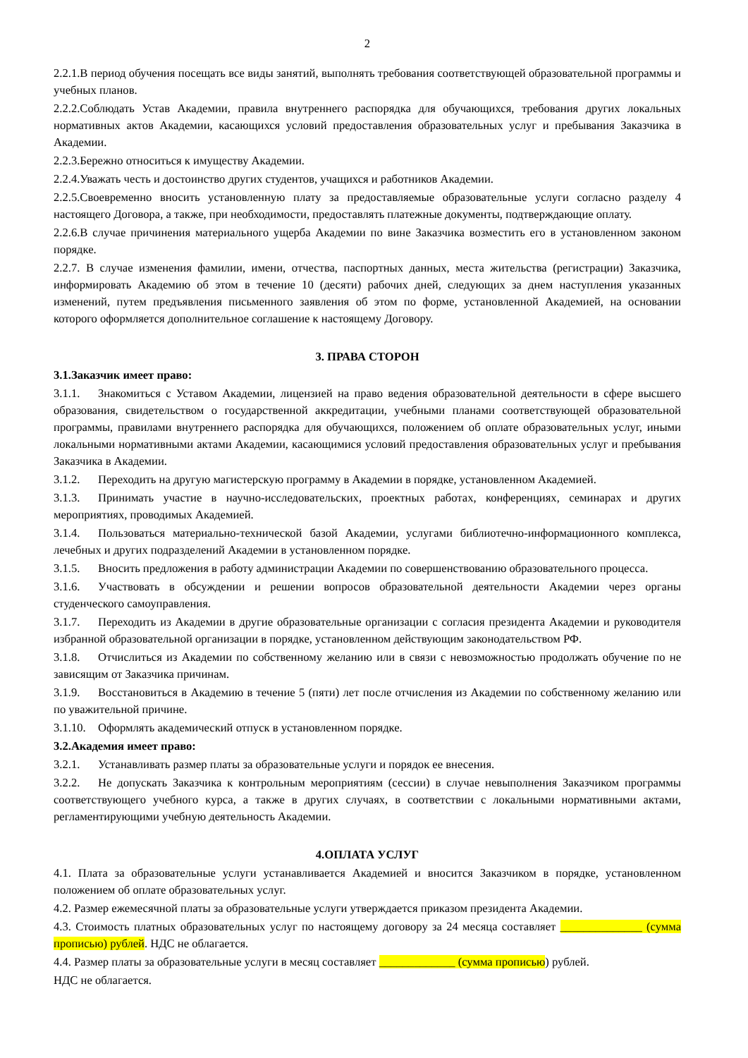2
2.2.1.В период обучения посещать все виды занятий, выполнять требования соответствующей образовательной программы и учебных планов.
2.2.2.Соблюдать Устав Академии, правила внутреннего распорядка для обучающихся, требования других локальных нормативных актов Академии, касающихся условий предоставления образовательных услуг и пребывания Заказчика в Академии.
2.2.3.Бережно относиться к имуществу Академии.
2.2.4.Уважать честь и достоинство других студентов, учащихся и работников Академии.
2.2.5.Своевременно вносить установленную плату за предоставляемые образовательные услуги согласно разделу 4 настоящего Договора, а также, при необходимости, предоставлять платежные документы, подтверждающие оплату.
2.2.6.В случае причинения материального ущерба Академии по вине Заказчика возместить его в установленном законом порядке.
2.2.7. В случае изменения фамилии, имени, отчества, паспортных данных, места жительства (регистрации) Заказчика, информировать Академию об этом в течение 10 (десяти) рабочих дней, следующих за днем наступления указанных изменений, путем предъявления письменного заявления об этом по форме, установленной Академией, на основании которого оформляется дополнительное соглашение к настоящему Договору.
3. ПРАВА СТОРОН
3.1.Заказчик имеет право:
3.1.1. Знакомиться с Уставом Академии, лицензией на право ведения образовательной деятельности в сфере высшего образования, свидетельством о государственной аккредитации, учебными планами соответствующей образовательной программы, правилами внутреннего распорядка для обучающихся, положением об оплате образовательных услуг, иными локальными нормативными актами Академии, касающимися условий предоставления образовательных услуг и пребывания Заказчика в Академии.
3.1.2. Переходить на другую магистерскую программу в Академии в порядке, установленном Академией.
3.1.3. Принимать участие в научно-исследовательских, проектных работах, конференциях, семинарах и других мероприятиях, проводимых Академией.
3.1.4. Пользоваться материально-технической базой Академии, услугами библиотечно-информационного комплекса, лечебных и других подразделений Академии в установленном порядке.
3.1.5. Вносить предложения в работу администрации Академии по совершенствованию образовательного процесса.
3.1.6. Участвовать в обсуждении и решении вопросов образовательной деятельности Академии через органы студенческого самоуправления.
3.1.7. Переходить из Академии в другие образовательные организации с согласия президента Академии и руководителя избранной образовательной организации в порядке, установленном действующим законодательством РФ.
3.1.8. Отчислиться из Академии по собственному желанию или в связи с невозможностью продолжать обучение по не зависящим от Заказчика причинам.
3.1.9. Восстановиться в Академию в течение 5 (пяти) лет после отчисления из Академии по собственному желанию или по уважительной причине.
3.1.10. Оформлять академический отпуск в установленном порядке.
3.2.Академия имеет право:
3.2.1. Устанавливать размер платы за образовательные услуги и порядок ее внесения.
3.2.2. Не допускать Заказчика к контрольным мероприятиям (сессии) в случае невыполнения Заказчиком программы соответствующего учебного курса, а также в других случаях, в соответствии с локальными нормативными актами, регламентирующими учебную деятельность Академии.
4.ОПЛАТА УСЛУГ
4.1. Плата за образовательные услуги устанавливается Академией и вносится Заказчиком в порядке, установленном положением об оплате образовательных услуг.
4.2. Размер ежемесячной платы за образовательные услуги утверждается приказом президента Академии.
4.3. Стоимость платных образовательных услуг по настоящему договору за 24 месяца составляет ______________ (сумма прописью) рублей. НДС не облагается.
4.4. Размер платы за образовательные услуги в месяц составляет _____________ (сумма прописью) рублей.
НДС не облагается.